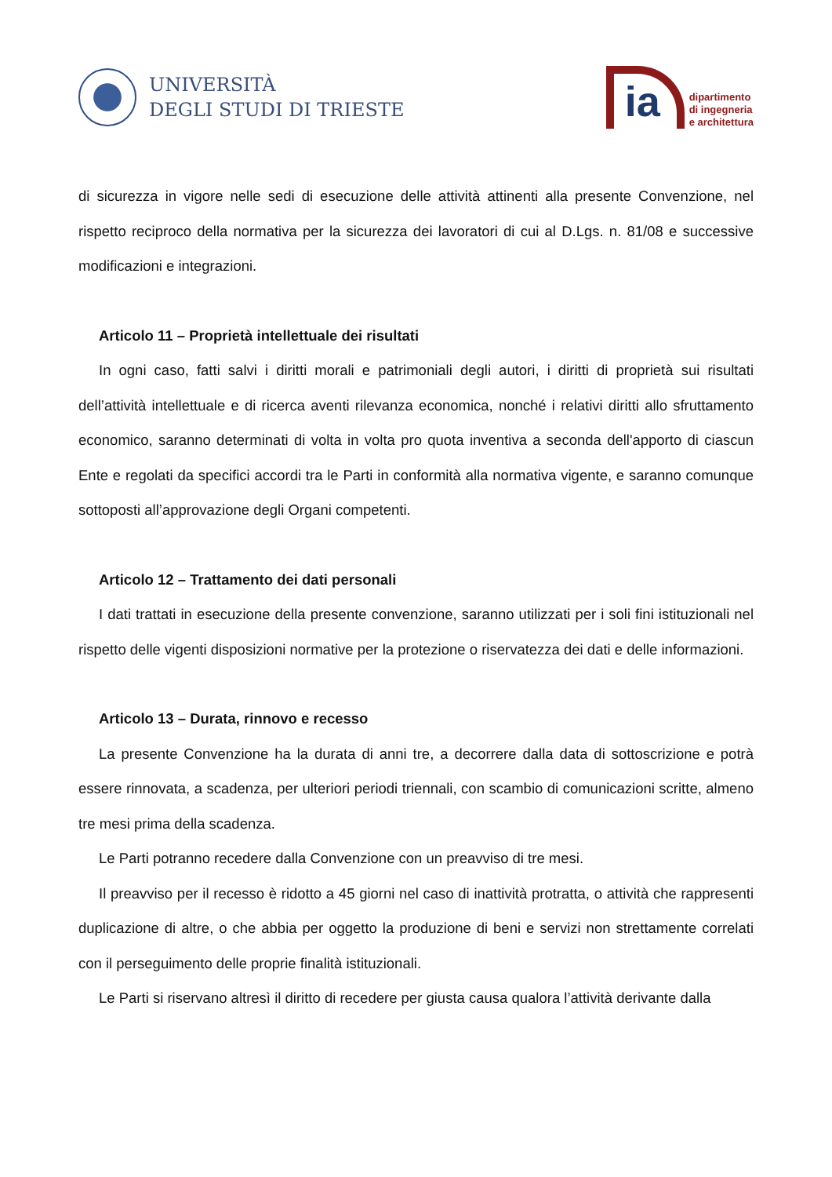UNIVERSITÀ
DEGLI STUDI DI TRIESTE
ia
dipartimento
di ingegneria
e architettura
di sicurezza in vigore nelle sedi di esecuzione delle attività attinenti alla presente Convenzione, nel rispetto reciproco della normativa per la sicurezza dei lavoratori di cui al D.Lgs. n. 81/08 e successive modificazioni e integrazioni.
Articolo 11 – Proprietà intellettuale dei risultati
In ogni caso, fatti salvi i diritti morali e patrimoniali degli autori, i diritti di proprietà sui risultati dell’attività intellettuale e di ricerca aventi rilevanza economica, nonché i relativi diritti allo sfruttamento economico, saranno determinati di volta in volta pro quota inventiva a seconda dell'apporto di ciascun Ente e regolati da specifici accordi tra le Parti in conformità alla normativa vigente, e saranno comunque sottoposti all’approvazione degli Organi competenti.
Articolo 12 – Trattamento dei dati personali
I dati trattati in esecuzione della presente convenzione, saranno utilizzati per i soli fini istituzionali nel rispetto delle vigenti disposizioni normative per la protezione o riservatezza dei dati e delle informazioni.
Articolo 13 – Durata, rinnovo e recesso
La presente Convenzione ha la durata di anni tre, a decorrere dalla data di sottoscrizione e potrà essere rinnovata, a scadenza, per ulteriori periodi triennali, con scambio di comunicazioni scritte, almeno tre mesi prima della scadenza.
Le Parti potranno recedere dalla Convenzione con un preavviso di tre mesi.
Il preavviso per il recesso è ridotto a 45 giorni nel caso di inattività protratta, o attività che rappresenti duplicazione di altre, o che abbia per oggetto la produzione di beni e servizi non strettamente correlati con il perseguimento delle proprie finalità istituzionali.
Le Parti si riservano altresì il diritto di recedere per giusta causa qualora l’attività derivante dalla